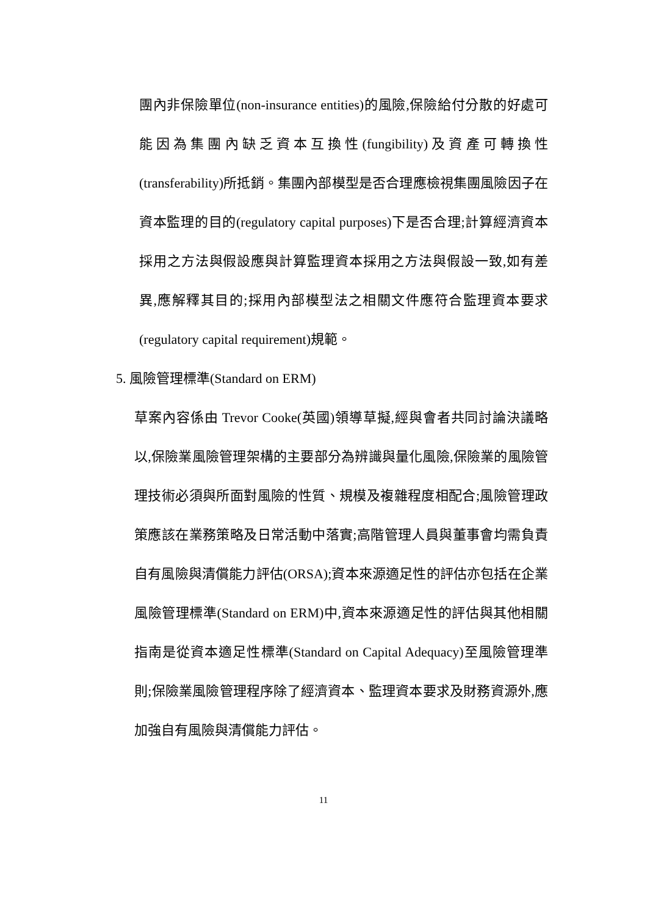團內非保險單位(non-insurance entities)的風險,保險給付分散的好處可能因為集團內缺乏資本互換性(fungibility)及資產可轉換性(transferability)所抵銷。集團內部模型是否合理應檢視集團風險因子在資本監理的目的(regulatory capital purposes)下是否合理;計算經濟資本採用之方法與假設應與計算監理資本採用之方法與假設一致,如有差異,應解釋其目的;採用內部模型法之相關文件應符合監理資本要求(regulatory capital requirement)規範。
5. 風險管理標準(Standard on ERM)
草案內容係由 Trevor Cooke(英國)領導草擬,經與會者共同討論決議略以,保險業風險管理架構的主要部分為辨識與量化風險,保險業的風險管理技術必須與所面對風險的性質、規模及複雜程度相配合;風險管理政策應該在業務策略及日常活動中落實;高階管理人員與董事會均需負責自有風險與清償能力評估(ORSA);資本來源適足性的評估亦包括在企業風險管理標準(Standard on ERM)中,資本來源適足性的評估與其他相關指南是從資本適足性標準(Standard on Capital Adequacy)至風險管理準則;保險業風險管理程序除了經濟資本、監理資本要求及財務資源外,應加強自有風險與清償能力評估。
11